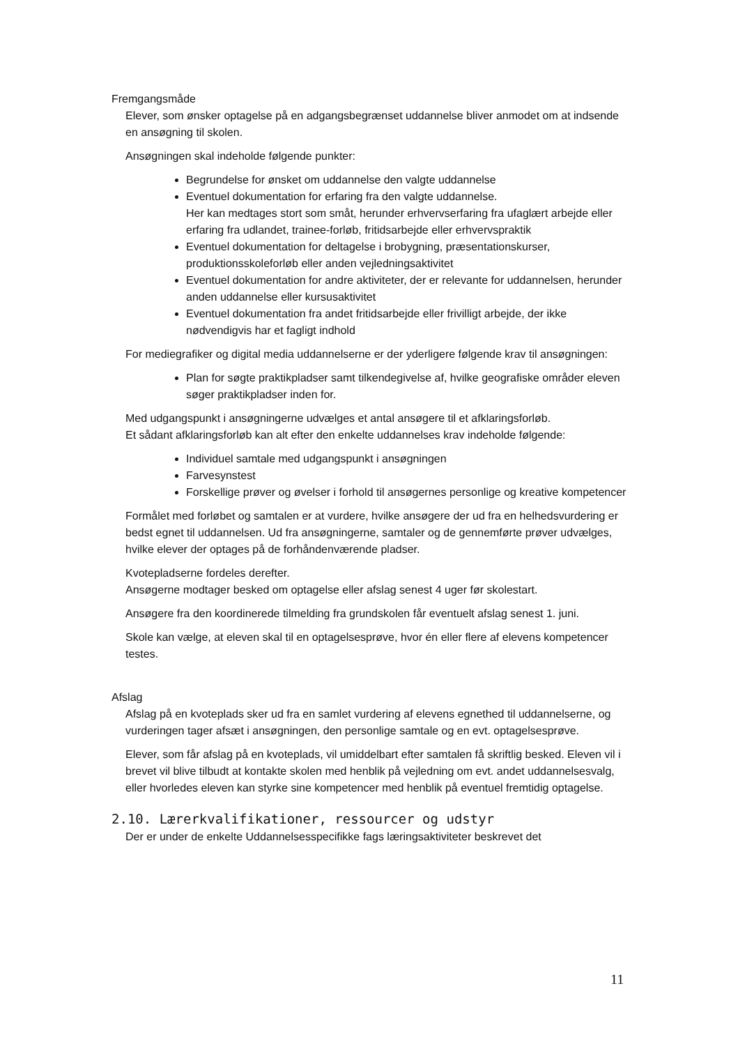Fremgangsmåde
Elever, som ønsker optagelse på en adgangsbegrænset uddannelse bliver anmodet om at indsende en ansøgning til skolen.
Ansøgningen skal indeholde følgende punkter:
Begrundelse for ønsket om uddannelse den valgte uddannelse
Eventuel dokumentation for erfaring fra den valgte uddannelse.
Her kan medtages stort som småt, herunder erhvervserfaring fra ufaglært arbejde eller erfaring fra udlandet, trainee-forløb, fritidsarbejde eller erhvervspraktik
Eventuel dokumentation for deltagelse i brobygning, præsentationskurser, produktionsskoleforløb eller anden vejledningsaktivitet
Eventuel dokumentation for andre aktiviteter, der er relevante for uddannelsen, herunder anden uddannelse eller kursusaktivitet
Eventuel dokumentation fra andet fritidsarbejde eller frivilligt arbejde, der ikke nødvendigvis har et fagligt indhold
For mediegrafiker og digital media uddannelserne er der yderligere følgende krav til ansøgningen:
Plan for søgte praktikpladser samt tilkendegivelse af, hvilke geografiske områder eleven søger praktikpladser inden for.
Med udgangspunkt i ansøgningerne udvælges et antal ansøgere til et afklaringsforløb.
Et sådant afklaringsforløb kan alt efter den enkelte uddannelses krav indeholde følgende:
Individuel samtale med udgangspunkt i ansøgningen
Farvesynstest
Forskellige prøver og øvelser i forhold til ansøgernes personlige og kreative kompetencer
Formålet med forløbet og samtalen er at vurdere, hvilke ansøgere der ud fra en helhedsvurdering er bedst egnet til uddannelsen. Ud fra ansøgningerne, samtaler og de gennemførte prøver udvælges, hvilke elever der optages på de forhåndenværende pladser.
Kvotepladserne fordeles derefter.
Ansøgerne modtager besked om optagelse eller afslag senest 4 uger før skolestart.
Ansøgere fra den koordinerede tilmelding fra grundskolen får eventuelt afslag senest 1. juni.
Skole kan vælge, at eleven skal til en optagelsesprøve, hvor én eller flere af elevens kompetencer testes.
Afslag
Afslag på en kvoteplads sker ud fra en samlet vurdering af elevens egnethed til uddannelserne, og vurderingen tager afsæt i ansøgningen, den personlige samtale og en evt. optagelsesprøve.
Elever, som får afslag på en kvoteplads, vil umiddelbart efter samtalen få skriftlig besked. Eleven vil i brevet vil blive tilbudt at kontakte skolen med henblik på vejledning om evt. andet uddannelsesvalg, eller hvorledes eleven kan styrke sine kompetencer med henblik på eventuel fremtidig optagelse.
2.10. Lærerkvalifikationer, ressourcer og udstyr
Der er under de enkelte Uddannelsesspecifikke fags læringsaktiviteter beskrevet det
11